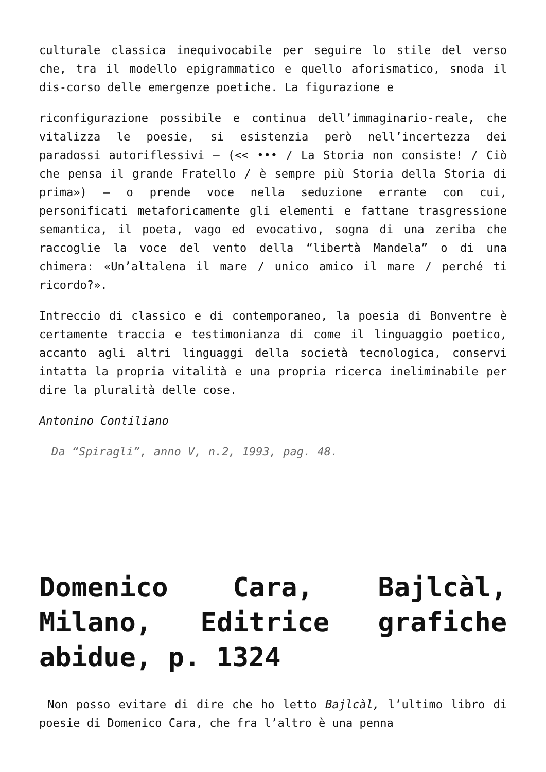culturale classica inequivocabile per seguire lo stile del verso che, tra il modello epigrammatico e quello aforismatico, snoda il dis-corso delle emergenze poetiche. La figurazione e
riconfigurazione possibile e continua dell’immaginario-reale, che vitalizza le poesie, si esistenzia però nell’incertezza dei paradossi autoriflessivi – (<< ••• / La Storia non consiste! / Ciò che pensa il grande Fratello / è sempre più Storia della Storia di prima») – o prende voce nella seduzione errante con cui, personificati metaforicamente gli elementi e fattane trasgressione semantica, il poeta, vago ed evocativo, sogna di una zeriba che raccoglie la voce del vento della “libertà Mandela” o di una chimera: «Un’altalena il mare / unico amico il mare / perché ti ricordo?».
Intreccio di classico e di contemporaneo, la poesia di Bonventre è certamente traccia e testimonianza di come il linguaggio poetico, accanto agli altri linguaggi della società tecnologica, conservi intatta la propria vitalità e una propria ricerca ineliminabile per dire la pluralità delle cose.
Antonino Contiliano
Da “Spiragli”, anno V, n.2, 1993, pag. 48.
Domenico Cara, Bajlcàl, Milano, Editrice grafiche abidue, p. 1324
Non posso evitare di dire che ho letto Bajlcàl, l’ultimo libro di poesie di Domenico Cara, che fra l’altro è una penna